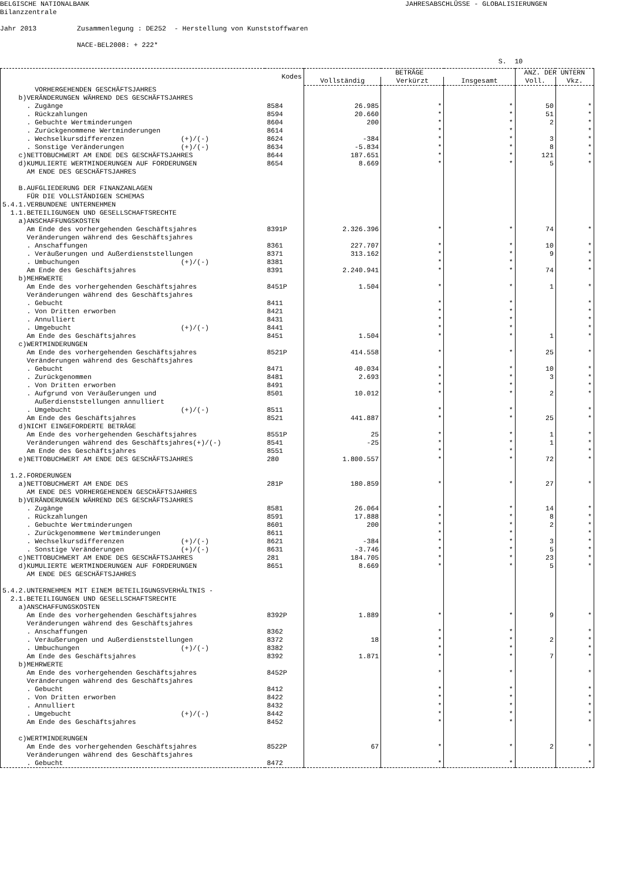BELGISCHE NATIONALBANK JAHRESABSCHLÜSSE - GLOBALISIERUNGEN Bilanzzentrale Jahr 2013 Zusammenlegung : DE252 - Herstellung von Kunststoffwaren NACE-BEL2008: + 222* S. 10
| | Kodes | BETRÄGE | | | ANZ. DER UNTERN | |
| --- | --- | --- | --- | --- | --- | --- |
| | | Vollständig | Verkürzt | Insgesamt | Voll. | Vkz. |
| VORHERGEHENDEN GESCHÄFTSJAHRES | | | | | | |
| b)VERÄNDERUNGEN WÄHREND DES GESCHÄFTSJAHRES | | | | | | |
| . Zugänge | 8584 | 26.985 | * | * | 50 | * |
| . Rückzahlungen | 8594 | 20.660 | * | * | 51 | * |
| . Gebuchte Wertminderungen | 8604 | 200 | * | * | 2 | * |
| . Zurückgenommene Wertminderungen | 8614 | | * | * | | * |
| . Wechselkursdifferenzen (+)/(-) | 8624 | -384 | * | * | 3 | * |
| . Sonstige Veränderungen (+)/(-) | 8634 | -5.834 | * | * | 8 | * |
| c)NETTOBUCHWERT AM ENDE DES GESCHÄFTSJAHRES | 8644 | 187.651 | * | * | 121 | * |
| d)KUMULIERTE WERTMINDERUNGEN AUF FORDERUNGEN | 8654 | 8.669 | * | * | 5 | * |
| AM ENDE DES GESCHÄFTSJAHRES | | | | | | |
| B.AUFGLIEDERUNG DER FINANZANLAGEN | | | | | | |
| FÜR DIE VOLLSTÄNDIGEN SCHEMAS | | | | | | |
| 5.4.1.VERBUNDENE UNTERNEHMEN | | | | | | |
| 1.1.BETEILIGUNGEN UND GESELLSCHAFTSRECHTE | | | | | | |
| a)ANSCHAFFUNGSKOSTEN | | | | | | |
| Am Ende des vorhergehenden Geschäftsjahres | 8391P | 2.326.396 | * | * | 74 | * |
| Veränderungen während des Geschäftsjahres | | | | | | |
| . Anschaffungen | 8361 | 227.707 | * | * | 10 | * |
| . Veräußerungen und Außerdienststellungen | 8371 | 313.162 | * | * | 9 | * |
| . Umbuchungen (+)/(-) | 8381 | | * | * | | * |
| Am Ende des Geschäftsjahres | 8391 | 2.240.941 | * | * | 74 | * |
| b)MEHRWERTE | | | | | | |
| Am Ende des vorhergehenden Geschäftsjahres | 8451P | 1.504 | * | * | 1 | * |
| Veränderungen während des Geschäftsjahres | | | | | | |
| . Gebucht | 8411 | | * | * | | * |
| . Von Dritten erworben | 8421 | | * | * | | * |
| . Annulliert | 8431 | | * | * | | * |
| . Umgebucht (+)/(-) | 8441 | | * | * | | * |
| Am Ende des Geschäftsjahres | 8451 | 1.504 | * | * | 1 | * |
| c)WERTMINDERUNGEN | | | | | | |
| Am Ende des vorhergehenden Geschäftsjahres | 8521P | 414.558 | * | * | 25 | * |
| Veränderungen während des Geschäftsjahres | | | | | | |
| . Gebucht | 8471 | 40.034 | * | * | 10 | * |
| . Zurückgenommen | 8481 | 2.693 | * | * | 3 | * |
| . Von Dritten erworben | 8491 | | * | * | | * |
| . Aufgrund von Veräußerungen und | 8501 | 10.012 | * | * | 2 | * |
| Außerdienststellungen annulliert | | | | | | |
| . Umgebucht (+)/(-) | 8511 | | * | * | | * |
| Am Ende des Geschäftsjahres | 8521 | 441.887 | * | * | 25 | * |
| d)NICHT EINGEFORDERTE BETRÄGE | | | | | | |
| Am Ende des vorhergehenden Geschäftsjahres | 8551P | 25 | * | * | 1 | * |
| Veränderungen während des Geschäftsjahres(+)/(-) | 8541 | -25 | * | * | 1 | * |
| Am Ende des Geschäftsjahres | 8551 | | * | * | | * |
| e)NETTOBUCHWERT AM ENDE DES GESCHÄFTSJAHRES | 280 | 1.800.557 | * | * | 72 | * |
| 1.2.FORDERUNGEN | | | | | | |
| a)NETTOBUCHWERT AM ENDE DES | 281P | 180.859 | * | * | 27 | * |
| AM ENDE DES VORHERGEHENDEN GESCHÄFTSJAHRES | | | | | | |
| b)VERÄNDERUNGEN WÄHREND DES GESCHÄFTSJAHRES | | | | | | |
| . Zugänge | 8581 | 26.064 | * | * | 14 | * |
| . Rückzahlungen | 8591 | 17.888 | * | * | 8 | * |
| . Gebuchte Wertminderungen | 8601 | 200 | * | * | 2 | * |
| . Zurückgenommene Wertminderungen | 8611 | | * | * | | * |
| . Wechselkursdifferenzen (+)/(-) | 8621 | -384 | * | * | 3 | * |
| . Sonstige Veränderungen (+)/(-) | 8631 | -3.746 | * | * | 5 | * |
| c)NETTOBUCHWERT AM ENDE DES GESCHÄFTSJAHRES | 281 | 184.705 | * | * | 23 | * |
| d)KUMULIERTE WERTMINDERUNGEN AUF FORDERUNGEN | 8651 | 8.669 | * | * | 5 | * |
| AM ENDE DES GESCHÄFTSJAHRES | | | | | | |
| 5.4.2.UNTERNEHMEN MIT EINEM BETEILIGUNGSVERHÄLTNIS - | | | | | | |
| 2.1.BETEILIGUNGEN UND GESELLSCHAFTSRECHTE | | | | | | |
| a)ANSCHAFFUNGSKOSTEN | | | | | | |
| Am Ende des vorhergehenden Geschäftsjahres | 8392P | 1.889 | * | * | 9 | * |
| Veränderungen während des Geschäftsjahres | | | | | | |
| . Anschaffungen | 8362 | | * | * | | * |
| . Veräußerungen und Außerdienststellungen | 8372 | 18 | * | * | 2 | * |
| . Umbuchungen (+)/(-) | 8382 | | * | * | | * |
| Am Ende des Geschäftsjahres | 8392 | 1.871 | * | * | 7 | * |
| b)MEHRWERTE | | | | | | |
| Am Ende des vorhergehenden Geschäftsjahres | 8452P | | * | * | | * |
| Veränderungen während des Geschäftsjahres | | | | | | |
| . Gebucht | 8412 | | * | * | | * |
| . Von Dritten erworben | 8422 | | * | * | | * |
| . Annulliert | 8432 | | * | * | | * |
| . Umgebucht (+)/(-) | 8442 | | * | * | | * |
| Am Ende des Geschäftsjahres | 8452 | | * | * | | * |
| c)WERTMINDERUNGEN | | | | | | |
| Am Ende des vorhergehenden Geschäftsjahres | 8522P | 67 | * | * | 2 | * |
| Veränderungen während des Geschäftsjahres | | | | | | |
| . Gebucht | 8472 | | * | * | | * |